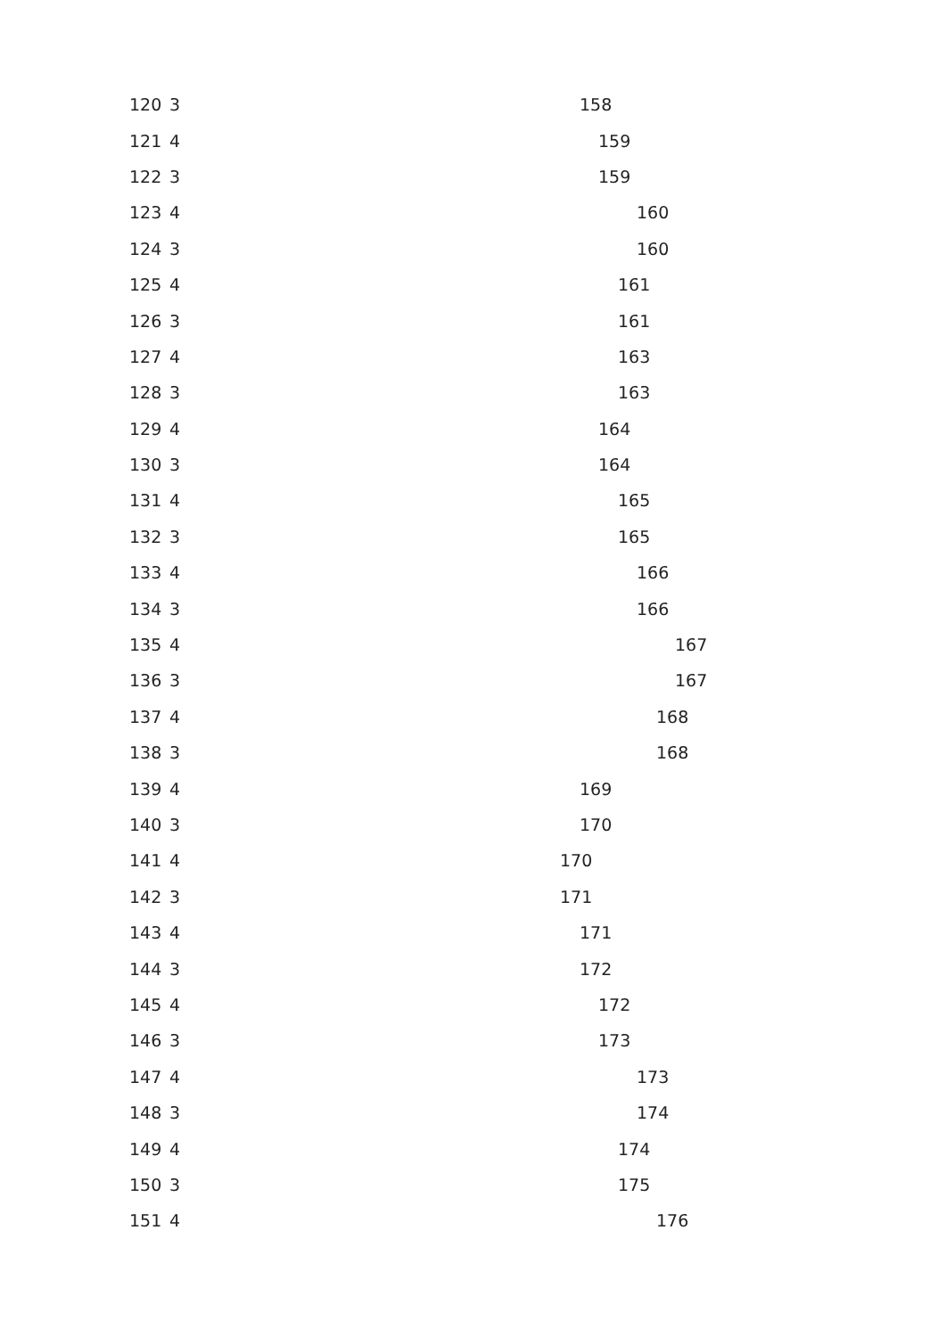120 3 158
121 4 159
122 3 159
123 4 160
124 3 160
125 4 161
126 3 161
127 4 163
128 3 163
129 4 164
130 3 164
131 4 165
132 3 165
133 4 166
134 3 166
135 4 167
136 3 167
137 4 168
138 3 168
139 4 169
140 3 170
141 4 170
142 3 171
143 4 171
144 3 172
145 4 172
146 3 173
147 4 173
148 3 174
149 4 174
150 3 175
151 4 176